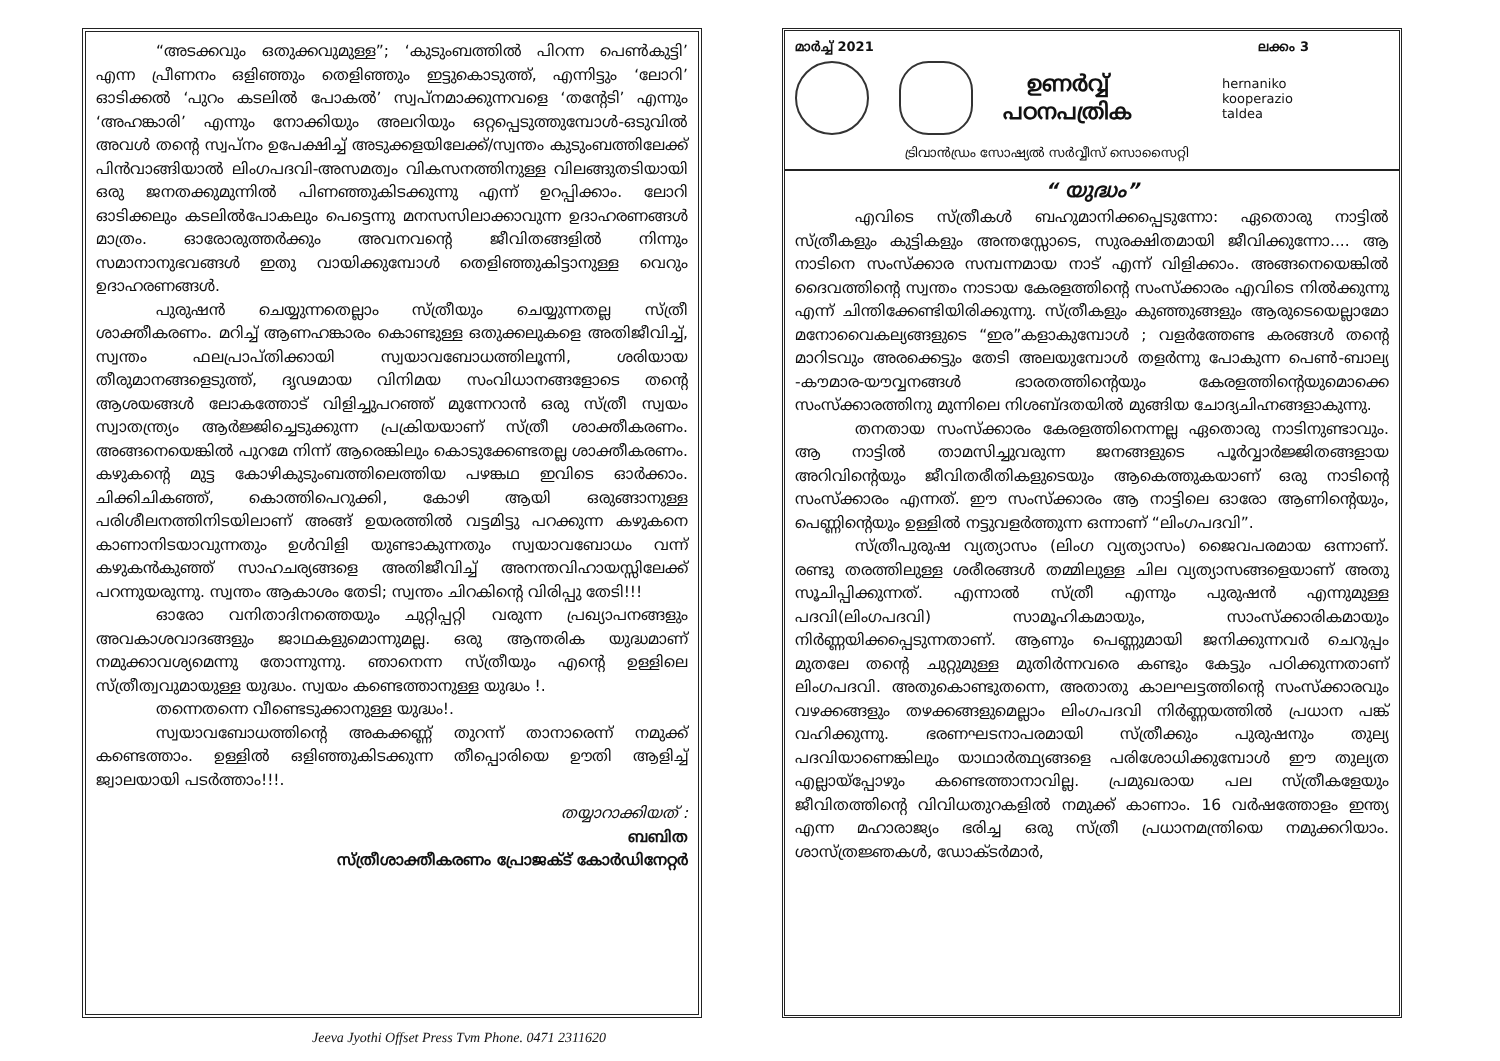“അടക്കവും ഒതുക്കവുമുള്ള”; ‘കുടുംബത്തിൽ പിറന്ന പെൺകുട്ടി’ എന്ന പ്രീണനം ഒളിഞ്ഞും തെളിഞ്ഞും ഇട്ടുകൊടുത്ത്, എന്നിട്ടും ‘ലോറി’ ഓടിക്കൽ ‘പുറം കടലിൽ പോകൽ’ സ്വപ്നമാക്കുന്നവളെ ‘തന്റേടി’ എന്നും ‘അഹങ്കാരി’ എന്നും നോക്കിയും അലറിയും ഒറ്റപ്പെടുത്തുമ്പോൾ-ഒടുവിൽ അവൾ തന്റെ സ്വപ്നം ഉപേക്ഷിച്ച് അടുക്കളയിലേക്ക്/സ്വന്തം കുടുംബത്തിലേക്ക് പിൻവാങ്ങിയാൽ ലിംഗപദവി-അസമത്വം വികസനത്തിനുള്ള വിലങ്ങുതടിയായി ഒരു ജനതക്കുമുന്നിൽ പിണഞ്ഞുകിടക്കുന്നു എന്ന് ഉറപ്പിക്കാം. ലോറി ഓടിക്കലും കടലിൽപോകലും പെട്ടെന്നു മനസസിലാക്കാവുന്ന ഉദാഹരണങ്ങൾ മാത്രം. ഓരോരുത്തർക്കും അവനവന്റെ ജീവിതങ്ങളിൽ നിന്നും സമാനാനുഭവങ്ങൾ ഇതു വായിക്കുമ്പോൾ തെളിഞ്ഞുകിട്ടാനുള്ള വെറും ഉദാഹരണങ്ങൾ.
പുരുഷൻ ചെയ്യുന്നതെല്ലാം സ്ത്രീയും ചെയ്യുന്നതല്ല സ്ത്രീ ശാക്തീകരണം. മറിച്ച് ആണഹങ്കാരം കൊണ്ടുള്ള ഒതുക്കലുകളെ അതിജീവിച്ച്, സ്വന്തം ഫലപ്രാപ്തിക്കായി സ്വയാവബോധത്തിലൂന്നി, ശരിയായ തീരുമാനങ്ങളെടുത്ത്, ദൃഢമായ വിനിമയ സംവിധാനങ്ങളോടെ തന്റെ ആശയങ്ങൾ ലോകത്തോട് വിളിച്ചുപറഞ്ഞ് മുന്നേറാൻ ഒരു സ്ത്രീ സ്വയം സ്വാതന്ത്ര്യം ആർജ്ജിച്ചെടുക്കുന്ന പ്രക്രിയയാണ് സ്ത്രീ ശാക്തീകരണം. അങ്ങനെയെങ്കിൽ പുറമേ നിന്ന് ആരെങ്കിലും കൊടുക്കേണ്ടതല്ല ശാക്തീകരണം. കഴുകന്റെ മുട്ട കോഴികുടുംബത്തിലെത്തിയ പഴങ്കഥ ഇവിടെ ഓർക്കാം. ചിക്കിചികഞ്ഞ്, കൊത്തിപെറുക്കി, കോഴി ആയി ഒരുങ്ങാനുള്ള പരിശീലനത്തിനിടയിലാണ് അങ്ങ് ഉയരത്തിൽ വട്ടമിട്ടു പറക്കുന്ന കഴുകനെ കാണാനിടയാവുന്നതും ഉൾവിളി യുണ്ടാകുന്നതും സ്വയാവബോധം വന്ന് കഴുകൻകുഞ്ഞ് സാഹചര്യങ്ങളെ അതിജീവിച്ച് അനന്തവിഹായസ്സിലേക്ക് പറന്നുയരുന്നു. സ്വന്തം ആകാശം തേടി; സ്വന്തം ചിറകിന്റെ വിരിപ്പു തേടി!!!
ഓരോ വനിതാദിനത്തെയും ചുറ്റിപ്പറ്റി വരുന്ന പ്രഖ്യാപനങ്ങളും അവകാശവാദങ്ങളും ജാഥകളുമൊന്നുമല്ല. ഒരു ആന്തരിക യുദ്ധമാണ് നമുക്കാവശ്യമെന്നു തോന്നുന്നു. ഞാനെന്ന സ്ത്രീയും എന്റെ ഉള്ളിലെ സ്ത്രീത്വവുമായുള്ള യുദ്ധം. സ്വയം കണ്ടെത്താനുള്ള യുദ്ധം !.
തന്നെതന്നെ വീണ്ടെടുക്കാനുള്ള യുദ്ധം!.
സ്വയാവബോധത്തിന്റെ അകക്കണ്ണ് തുറന്ന് താനാരെന്ന് നമുക്ക് കണ്ടെത്താം. ഉള്ളിൽ ഒളിഞ്ഞുകിടക്കുന്ന തീപ്പൊരിയെ ഊതി ആളിച്ച് ജ്വാലയായി പടർത്താം!!!.
തയ്യാറാക്കിയത് :
ബബിത
സ്ത്രീശാക്തീകരണം പ്രോജക്ട് കോർഡിനേറ്റർ
Jeeva Jyothi Offset Press Tvm Phone. 0471 2311620
മാർച്ച് 2021 ലക്കം 3
ഉണർവ്വ്
പഠനപത്രിക
hernaniko
kooperazio
taldea
ട്രിവാൻഡ്രം സോഷ്യൽ സർവ്വീസ് സൊസൈറ്റി
“ യുദ്ധം”
എവിടെ സ്ത്രീകൾ ബഹുമാനിക്കപ്പെടുന്നോ: ഏതൊരു നാട്ടിൽ സ്ത്രീകളും കുട്ടികളും അന്തസ്സോടെ, സുരക്ഷിതമായി ജീവിക്കുന്നോ.... ആ നാടിനെ സംസ്ക്കാര സമ്പന്നമായ നാട് എന്ന് വിളിക്കാം. അങ്ങനെയെങ്കിൽ ദൈവത്തിന്റെ സ്വന്തം നാടായ കേരളത്തിന്റെ സംസ്ക്കാരം എവിടെ നിൽക്കുന്നു എന്ന് ചിന്തിക്കേണ്ടിയിരിക്കുന്നു. സ്ത്രീകളും കുഞ്ഞുങ്ങളും ആരുടെയെല്ലാമോ മനോവൈകല്യങ്ങളുടെ “ഇര”കളാകുമ്പോൾ ; വളർത്തേണ്ട കരങ്ങൾ തന്റെ മാറിടവും അരക്കെട്ടും തേടി അലയുമ്പോൾ തളർന്നു പോകുന്ന പെൺ-ബാല്യ -കൗമാര-യൗവ്വനങ്ങൾ ഭാരതത്തിന്റെയും കേരളത്തിന്റെയുമൊക്കെ സംസ്ക്കാരത്തിനു മുന്നിലെ നിശബ്ദതയിൽ മുങ്ങിയ ചോദ്യചിഹ്നങ്ങളാകുന്നു.
തനതായ സംസ്ക്കാരം കേരളത്തിനെന്നല്ല ഏതൊരു നാടിനുണ്ടാവും. ആ നാട്ടിൽ താമസിച്ചുവരുന്ന ജനങ്ങളുടെ പൂർവ്വാർജ്ജിതങ്ങളായ അറിവിന്റെയും ജീവിതരീതികളുടെയും ആകെത്തുകയാണ് ഒരു നാടിന്റെ സംസ്ക്കാരം എന്നത്. ഈ സംസ്ക്കാരം ആ നാട്ടിലെ ഓരോ ആണിന്റെയും, പെണ്ണിന്റെയും ഉള്ളിൽ നട്ടുവളർത്തുന്ന ഒന്നാണ് “ലിംഗപദവി”.
സ്ത്രീപുരുഷ വ്യത്യാസം (ലിംഗ വ്യത്യാസം) ജൈവപരമായ ഒന്നാണ്. രണ്ടു തരത്തിലുള്ള ശരീരങ്ങൾ തമ്മിലുള്ള ചില വ്യത്യാസങ്ങളെയാണ് അതു സൂചിപ്പിക്കുന്നത്. എന്നാൽ സ്ത്രീ എന്നും പുരുഷൻ എന്നുമുള്ള പദവി(ലിംഗപദവി) സാമൂഹികമായും, സാംസ്ക്കാരികമായും നിർണ്ണയിക്കപ്പെടുന്നതാണ്. ആണും പെണ്ണുമായി ജനിക്കുന്നവർ ചെറുപ്പം മുതലേ തന്റെ ചുറ്റുമുള്ള മുതിർന്നവരെ കണ്ടും കേട്ടും പഠിക്കുന്നതാണ് ലിംഗപദവി. അതുകൊണ്ടുതന്നെ, അതാതു കാലഘട്ടത്തിന്റെ സംസ്ക്കാരവും വഴക്കങ്ങളും തഴക്കങ്ങളുമെല്ലാം ലിംഗപദവി നിർണ്ണയത്തിൽ പ്രധാന പങ്ക് വഹിക്കുന്നു. ഭരണഘടനാപരമായി സ്ത്രീക്കും പുരുഷനും തുല്യ പദവിയാണെങ്കിലും യാഥാർത്ഥ്യങ്ങളെ പരിശോധിക്കുമ്പോൾ ഈ തുല്യത എല്ലായ്പ്പോഴും കണ്ടെത്താനാവില്ല. പ്രമുഖരായ പല സ്ത്രീകളേയും ജീവിതത്തിന്റെ വിവിധതുറകളിൽ നമുക്ക് കാണാം. 16 വർഷത്തോളം ഇന്ത്യ എന്ന മഹാരാജ്യം ഭരിച്ച ഒരു സ്ത്രീ പ്രധാനമന്ത്രിയെ നമുക്കറിയാം. ശാസ്ത്രജ്ഞകൾ, ഡോക്ടർമാർ,